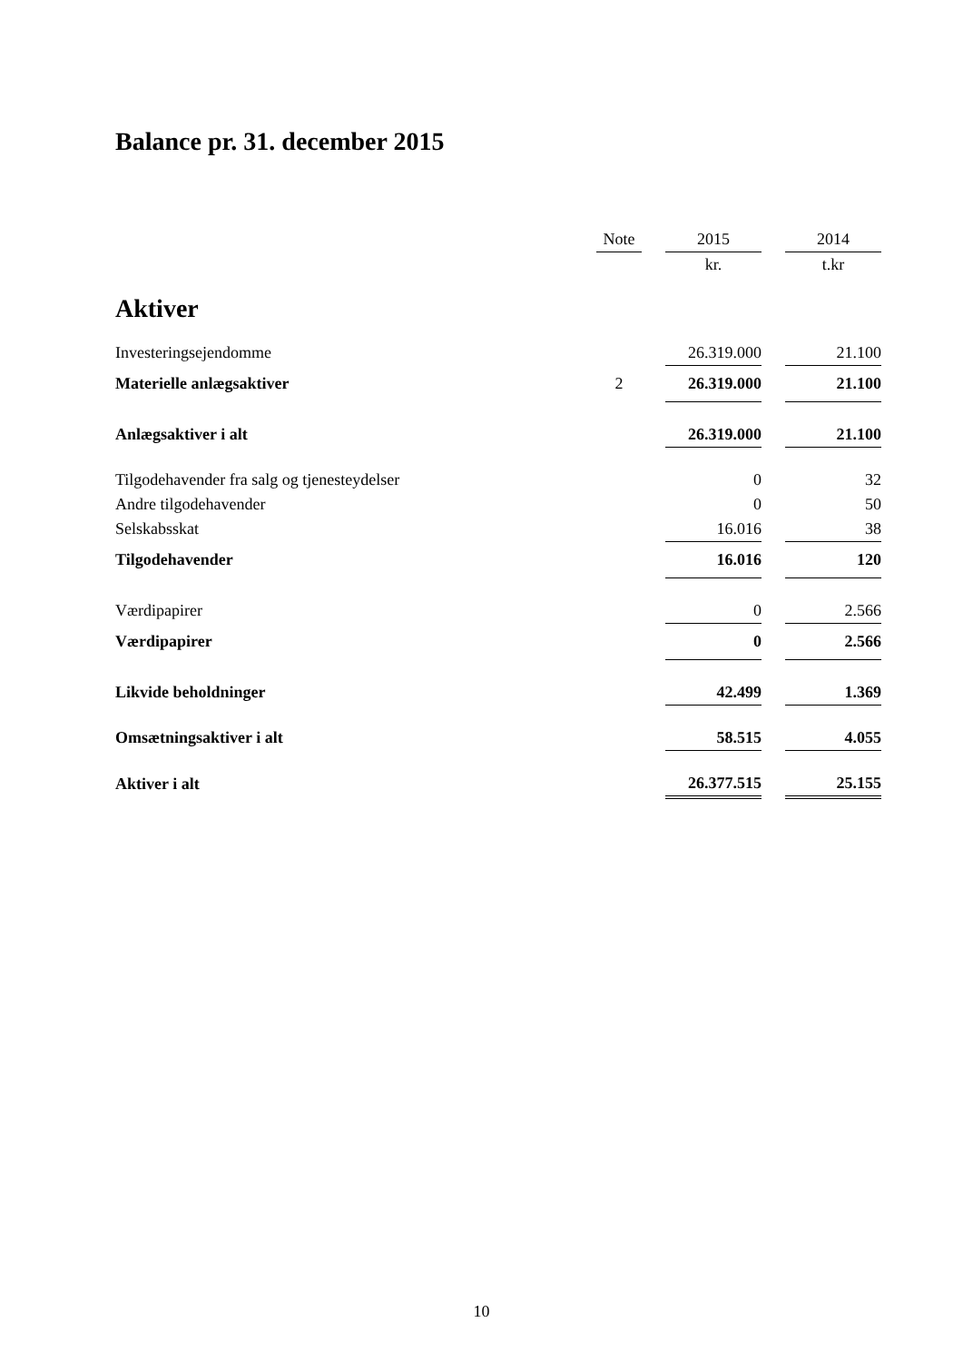Balance pr. 31. december 2015
| | Note | | 2015 | | 2014 |
| --- | --- | --- | --- | --- | --- |
| | | | kr. | | t.kr |
| Aktiver | | | | | |
| Investeringsejendomme | | | 26.319.000 | | 21.100 |
| Materielle anlægsaktiver | 2 | | 26.319.000 | | 21.100 |
| Anlægsaktiver i alt | | | 26.319.000 | | 21.100 |
| Tilgodehavender fra salg og tjenesteydelser | | | 0 | | 32 |
| Andre tilgodehavender | | | 0 | | 50 |
| Selskabsskat | | | 16.016 | | 38 |
| Tilgodehavender | | | 16.016 | | 120 |
| Værdipapirer | | | 0 | | 2.566 |
| Værdipapirer | | | 0 | | 2.566 |
| Likvide beholdninger | | | 42.499 | | 1.369 |
| Omsætningsaktiver i alt | | | 58.515 | | 4.055 |
| Aktiver i alt | | | 26.377.515 | | 25.155 |
10